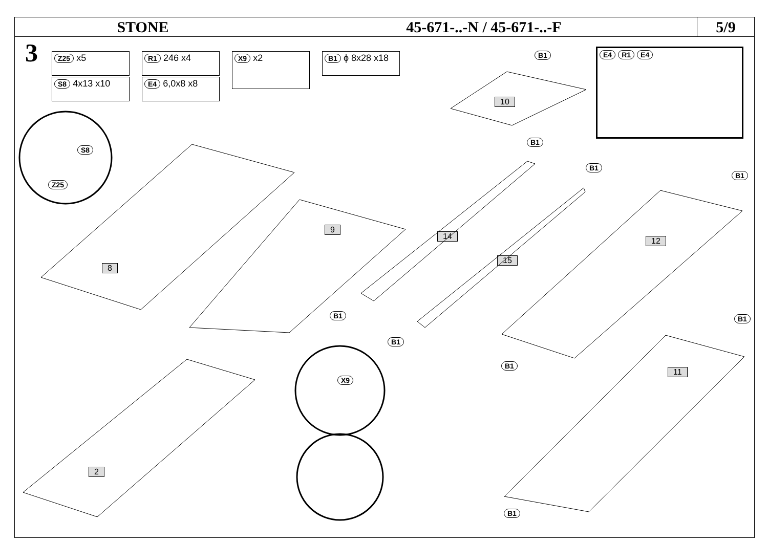STONE 45-671-..-N / 45-671-..-F 5/9
3 Z25 x5
S8 4x13 x10
R1 246 x4
E4 6,0x8 x8
X9 x2 B1 ϕ 8x28 x18 E4 R1 E4
8
9
10
14
15
12
11
2
S8
Z25
X9
B1
B1
B1
B1
B1
B1
B1
B1
B1